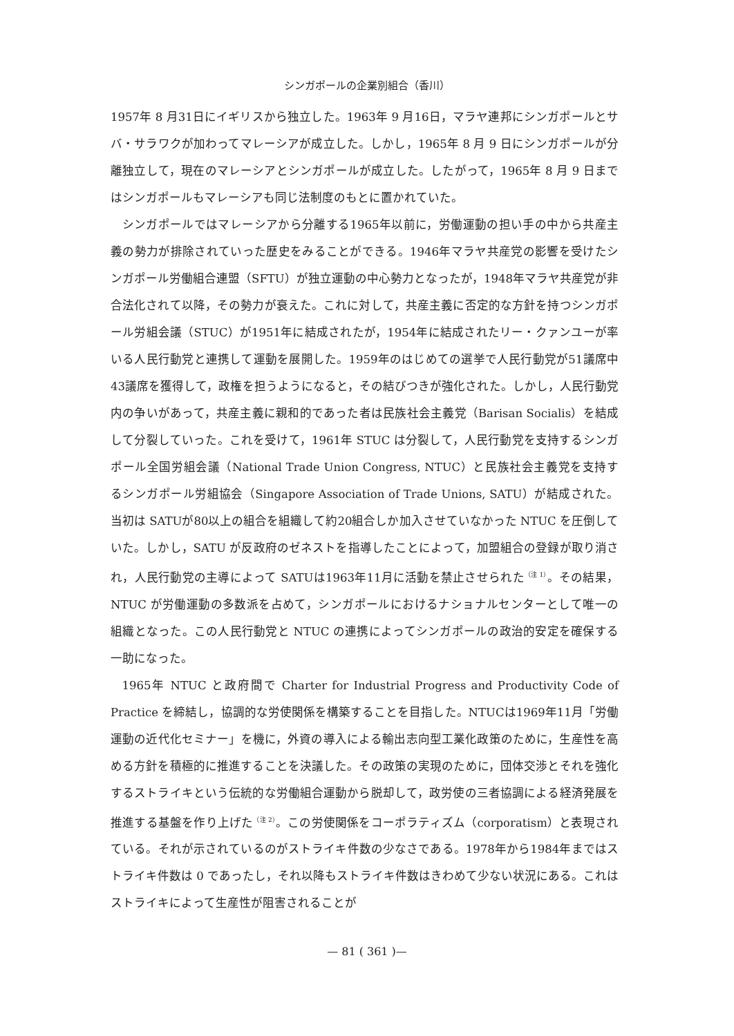シンガポールの企業別組合（香川）
1957年 8 月31日にイギリスから独立した。1963年 9 月16日，マラヤ連邦にシンガポールとサバ・サラワクが加わってマレーシアが成立した。しかし，1965年 8 月 9 日にシンガポールが分離独立して，現在のマレーシアとシンガポールが成立した。したがって，1965年 8 月 9 日まではシンガポールもマレーシアも同じ法制度のもとに置かれていた。
シンガポールではマレーシアから分離する1965年以前に，労働運動の担い手の中から共産主義の勢力が排除されていった歴史をみることができる。1946年マラヤ共産党の影響を受けたシンガポール労働組合連盟（SFTU）が独立運動の中心勢力となったが，1948年マラヤ共産党が非合法化されて以降，その勢力が衰えた。これに対して，共産主義に否定的な方針を持つシンガポール労組会議（STUC）が1951年に結成されたが，1954年に結成されたリー・クァンユーが率いる人民行動党と連携して運動を展開した。1959年のはじめての選挙で人民行動党が51議席中43議席を獲得して，政権を担うようになると，その結びつきが強化された。しかし，人民行動党内の争いがあって，共産主義に親和的であった者は民族社会主義党（Barisan Socialis）を結成して分裂していった。これを受けて，1961年 STUC は分裂して，人民行動党を支持するシンガポール全国労組会議（National Trade Union Congress, NTUC）と民族社会主義党を支持するシンガポール労組協会（Singapore Association of Trade Unions, SATU）が結成された。当初は SATUが80以上の組合を組織して約20組合しか加入させていなかった NTUC を圧倒していた。しかし，SATU が反政府のゼネストを指導したことによって，加盟組合の登録が取り消され，人民行動党の主導によって SATUは1963年11月に活動を禁止させられた<sup>（注 1）</sup>。その結果，NTUC が労働運動の多数派を占めて，シンガポールにおけるナショナルセンターとして唯一の組織となった。この人民行動党と NTUC の連携によってシンガポールの政治的安定を確保する一助になった。
1965年 NTUC と政府間で Charter for Industrial Progress and Productivity Code of Practice を締結し，協調的な労使関係を構築することを目指した。NTUCは1969年11月「労働運動の近代化セミナー」を機に，外資の導入による輸出志向型工業化政策のために，生産性を高める方針を積極的に推進することを決議した。その政策の実現のために，団体交渉とそれを強化するストライキという伝統的な労働組合運動から脱却して，政労使の三者協調による経済発展を推進する基盤を作り上げた<sup>（注 2）</sup>。この労使関係をコーポラティズム（corporatism）と表現されている。それが示されているのがストライキ件数の少なさである。1978年から1984年まではストライキ件数は 0 であったし，それ以降もストライキ件数はきわめて少ない状況にある。これはストライキによって生産性が阻害されることが
— 81 ( 361 )—